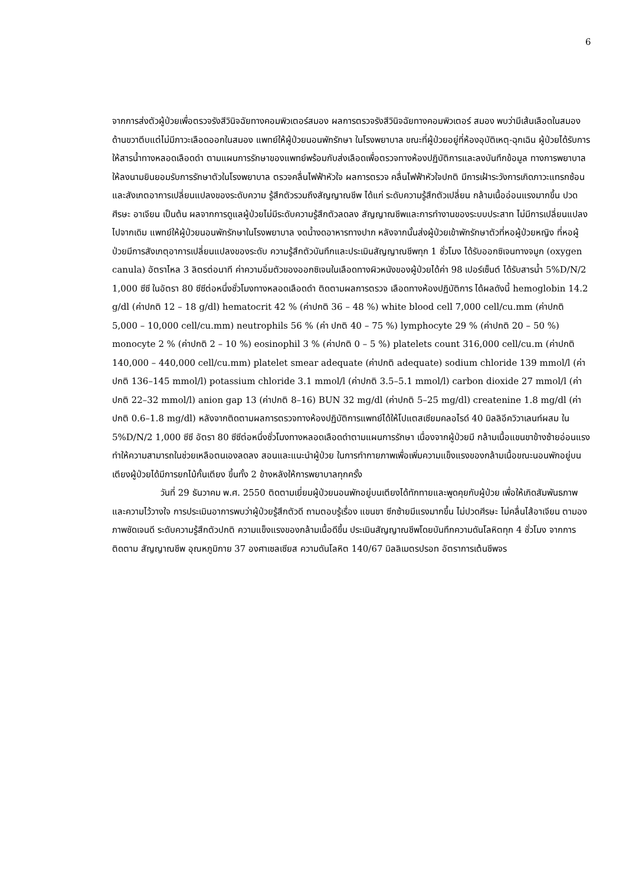6
จากการส่งตัวผู้ป่วยเพื่อตรวจรังสีวินิจฉัยทางคอมพิวเตอร์สมอง ผลการตรวจรังสีวินิจฉัยทางคอมพิวเตอร์ สมอง พบว่ามีเส้นเลือดในสมองด้านขวาตีบแต่ไม่มีภาวะเลือดออกในสมอง แพทย์ให้ผู้ป่วยนอนพักรักษา ในโรงพยาบาล ขณะที่ผู้ป่วยอยู่ที่ห้องอุบัติเหตุ-ฉุกเฉิน ผู้ป่วยได้รับการให้สารน้ำทางหลอดเลือดดำ ตามแผนการรักษาของแพทย์พร้อมกับส่งเลือดเพื่อตรวจทางห้องปฏิบัติการและลงบันทึกข้อมูล ทางการพยาบาล ให้ลงนามยินยอมรับการรักษาตัวในโรงพยาบาล ตรวจคลื่นไฟฟ้าหัวใจ ผลการตรวจ คลื่นไฟฟ้าหัวใจปกติ มีการเฝ้าระวังการเกิดภาวะแทรกซ้อนและสังเกตอาการเปลี่ยนแปลงของระดับความ รู้สึกตัวรวมถึงสัญญาณชีพ ได้แก่ ระดับความรู้สึกตัวเปลี่ยน กล้ามเนื้ออ่อนแรงมากขึ้น ปวดศีรษะ อาเจียน เป็นต้น ผลจากการดูแลผู้ป่วยไม่มีระดับความรู้สึกตัวลดลง สัญญาณชีพและการทำงานของระบบประสาท ไม่มีการเปลี่ยนแปลงไปจากเดิม แพทย์ให้ผู้ป่วยนอนพักรักษาในโรงพยาบาล งดน้ำงดอาหารทางปาก หลังจากนั้นส่งผู้ป่วยเข้าพักรักษาตัวที่หอผู้ป่วยหญิง ที่หอผู้ป่วยมีการสังเกตุอาการเปลี่ยนแปลงของระดับ ความรู้สึกตัวบันทึกและประเมินสัญญาณชีพทุก 1 ชั่วโมง ได้รับออกซิเจนทางจมูก (oxygen canula) อัตราไหล 3 ลิตรต่อนาที ค่าความอิ่มตัวของออกซิเจนในเลือดทางผิวหนังของผู้ป่วยได้ค่า 98 เปอร์เซ็นต์ ได้รับสารน้ำ 5%D/N/2 1,000 ซีซี ในอัตรา 80 ซีซีต่อหนึ่งชั่วโมงทางหลอดเลือดดำ ติดตามผลการตรวจ เลือดทางห้องปฏิบัติการ ได้ผลดังนี้ hemoglobin 14.2 g/dl (ค่าปกติ 12 – 18 g/dl) hematocrit 42 % (ค่าปกติ 36 – 48 %) white blood cell 7,000 cell/cu.mm (ค่าปกติ 5,000 – 10,000 cell/cu.mm) neutrophils 56 % (ค่า ปกติ 40 – 75 %) lymphocyte 29 % (ค่าปกติ 20 – 50 %) monocyte 2 % (ค่าปกติ 2 – 10 %) eosinophil 3 % (ค่าปกติ 0 – 5 %) platelets count 316,000 cell/cu.m (ค่าปกติ 140,000 – 440,000 cell/cu.mm) platelet smear adequate (ค่าปกติ adequate) sodium chloride 139 mmol/l (ค่าปกติ 136–145 mmol/l) potassium chloride 3.1 mmol/l (ค่าปกติ 3.5–5.1 mmol/l) carbon dioxide 27 mmol/l (ค่าปกติ 22–32 mmol/l) anion gap 13 (ค่าปกติ 8–16) BUN 32 mg/dl (ค่าปกติ 5–25 mg/dl) createnine 1.8 mg/dl (ค่าปกติ 0.6–1.8 mg/dl) หลังจากติดตามผลการตรวจทางห้องปฏิบัติการแพทย์ได้ให้โปแตสเซียมคลอไรด์ 40 มิลลิอีควิวาเลนท์ผสม ใน 5%D/N/2 1,000 ซีซี อัตรา 80 ซีซีต่อหนึ่งชั่วโมงทางหลอดเลือดดำตามแผนการรักษา เนื่องจากผู้ป่วยมี กล้ามเนื้อแขนขาข้างซ้ายอ่อนแรงทำให้ความสามารถในช่วยเหลือตนเองลดลง สอนและแนะนำผู้ป่วย ในการทำกายภาพเพื่อเพิ่มความแข็งแรงของกล้ามเนื้อขณะนอนพักอยู่บนเตียงผู้ป่วยได้มีการยกไม้กั้นเตียง ขึ้นทั้ง 2 ข้างหลังให้การพยาบาลทุกครั้ง
วันที่ 29 ธันวาคม พ.ศ. 2550 ติดตามเยี่ยมผู้ป่วยนอนพักอยู่บนเตียงได้ทักทายและพูดคุยกับผู้ป่วย เพื่อให้เกิดสัมพันธภาพและความไว้วางใจ การประเมินอาการพบว่าผู้ป่วยรู้สึกตัวดี ถามตอบรู้เรื่อง แขนขา ซีกซ้ายมีแรงมากขึ้น ไม่ปวดศีรษะ ไม่คลื่นไส้อาเจียน ตามองภาพชัดเจนดี ระดับความรู้สึกตัวปกติ ความแข็งแรงของกล้ามเนื้อดีขึ้น ประเมินสัญญาณชีพโดยบันทึกความดันโลหิตทุก 4 ชั่วโมง จากการติดตาม สัญญาณชีพ อุณหภูมิกาย 37 องศาเซลเซียส ความดันโลหิต 140/67 มิลลิเมตรปรอท อัตราการเต้นชีพจร